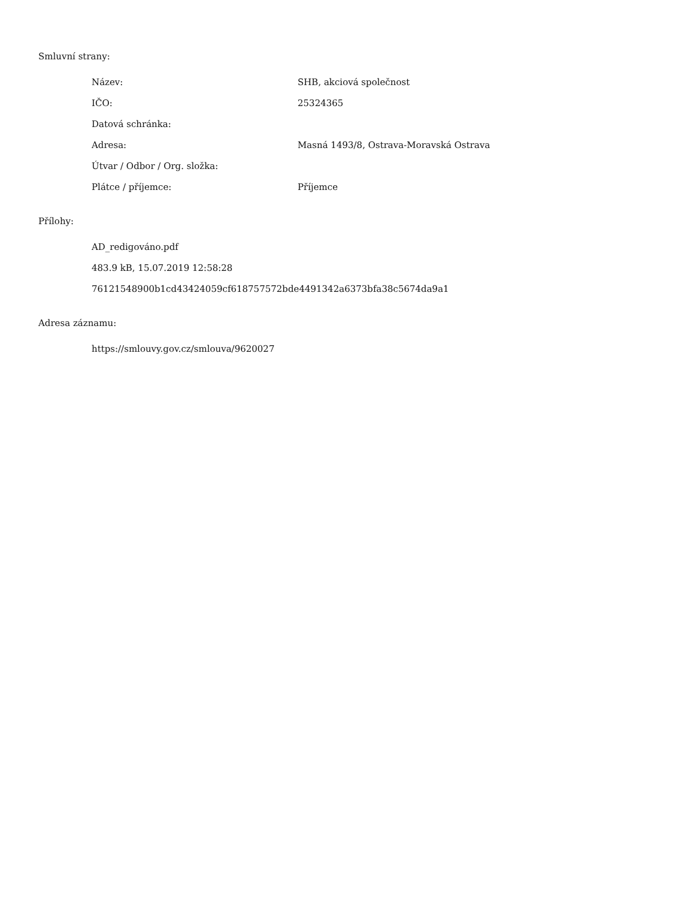Smluvní strany:
| Název: | SHB, akciová společnost |
| IČO: | 25324365 |
| Datová schránka: | |
| Adresa: | Masná 1493/8, Ostrava-Moravská Ostrava |
| Útvar / Odbor / Org. složka: | |
| Plátce / příjemce: | Příjemce |
Přílohy:
AD_redigováno.pdf
483.9 kB, 15.07.2019 12:58:28
76121548900b1cd43424059cf618757572bde4491342a6373bfa38c5674da9a1
Adresa záznamu:
https://smlouvy.gov.cz/smlouva/9620027